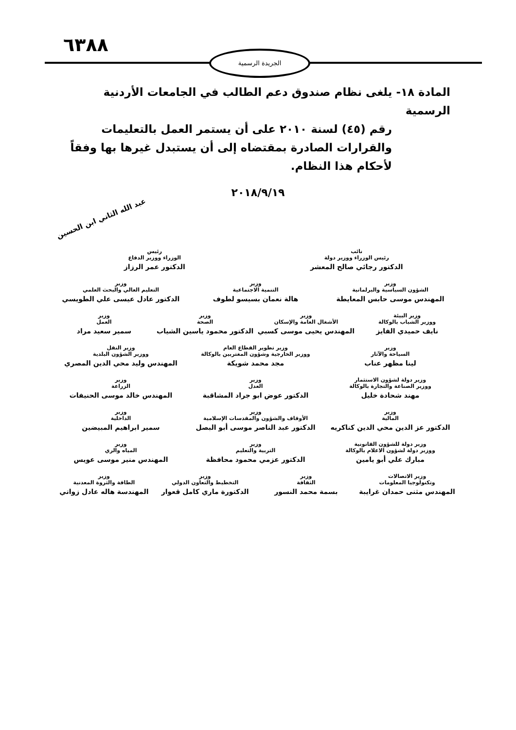٦٣٨٨ الجريدة الرسمية
المادة ١٨- يلغى نظام صندوق دعم الطالب في الجامعات الأردنية الرسمية
رقم (٤٥) لسنة ٢٠١٠ على أن يستمر العمل بالتعليمات والقرارات الصادرة بمقتضاه إلى أن يستبدل غيرها بها وفقاً لأحكام هذا النظام.
٢٠١٨/٩/١٩
عبد الله الثاني ابن الحسين
نائب
رئيس الوزراء ووزير دولة
الدكتور رجائي صالح المعشر
رئيس
الوزراء ووزير الدفاع
الدكتور عمر الرزاز
وزير
الشؤون السياسية والبرلمانية
المهندس موسى حابس المعايطة
وزير
التنمية الاجتماعية
هالة نعمان بسيسو لطوف
وزير
التعليم العالي والبحث العلمي
الدكتور عادل عيسى علي الطويسي
وزير البيئة
ووزير الشباب بالوكالة
نايف حميدي الفايز
وزير
الأشغال العامة والإسكان
المهندس يحيى موسى كسبي
وزير
الصحة
الدكتور محمود ياسين الشياب
وزير
العمل
سمير سعيد مراد
وزير
السياحة والآثار
لينا مظهر عناب
وزير تطوير القطاع العام
ووزير الخارجية وشؤون المغتربين بالوكالة
مجد محمد شويكة
وزير النقل
ووزير الشؤون البلدية
المهندس وليد محي الدين المصري
وزير دولة لشؤون الاستثمار
ووزير الصناعة والتجارة بالوكالة
مهند شحادة خليل
وزير
العدل
الدكتور عوض ابو جراد المشاقبة
وزير
الزراعة
المهندس خالد موسى الحنيفات
وزير
المالية
الدكتور عز الدين محي الدين كناكريه
وزير
الأوقاف والشؤون والمقدسات الإسلامية
الدكتور عبد الناصر موسى أبو البصل
وزير
الداخلية
سمير ابراهيم المبيضين
وزير دولة للشؤون القانونية
ووزير دولة لشؤون الاعلام بالوكالة
مبارك علي أبو يامين
وزير
التربية والتعليم
الدكتور عزمي محمود محافظة
وزير
المياه والري
المهندس منير موسى عويس
وزير الاتصالات
وتكنولوجيا المعلومات
المهندس مثنى حمدان غرايبة
وزير
الثقافة
بسمة محمد النسور
وزير
التخطيط والتعاون الدولي
الدكتورة ماري كامل قعوار
وزير
الطاقة والثروة المعدنية
المهندسة هاله عادل زواتي